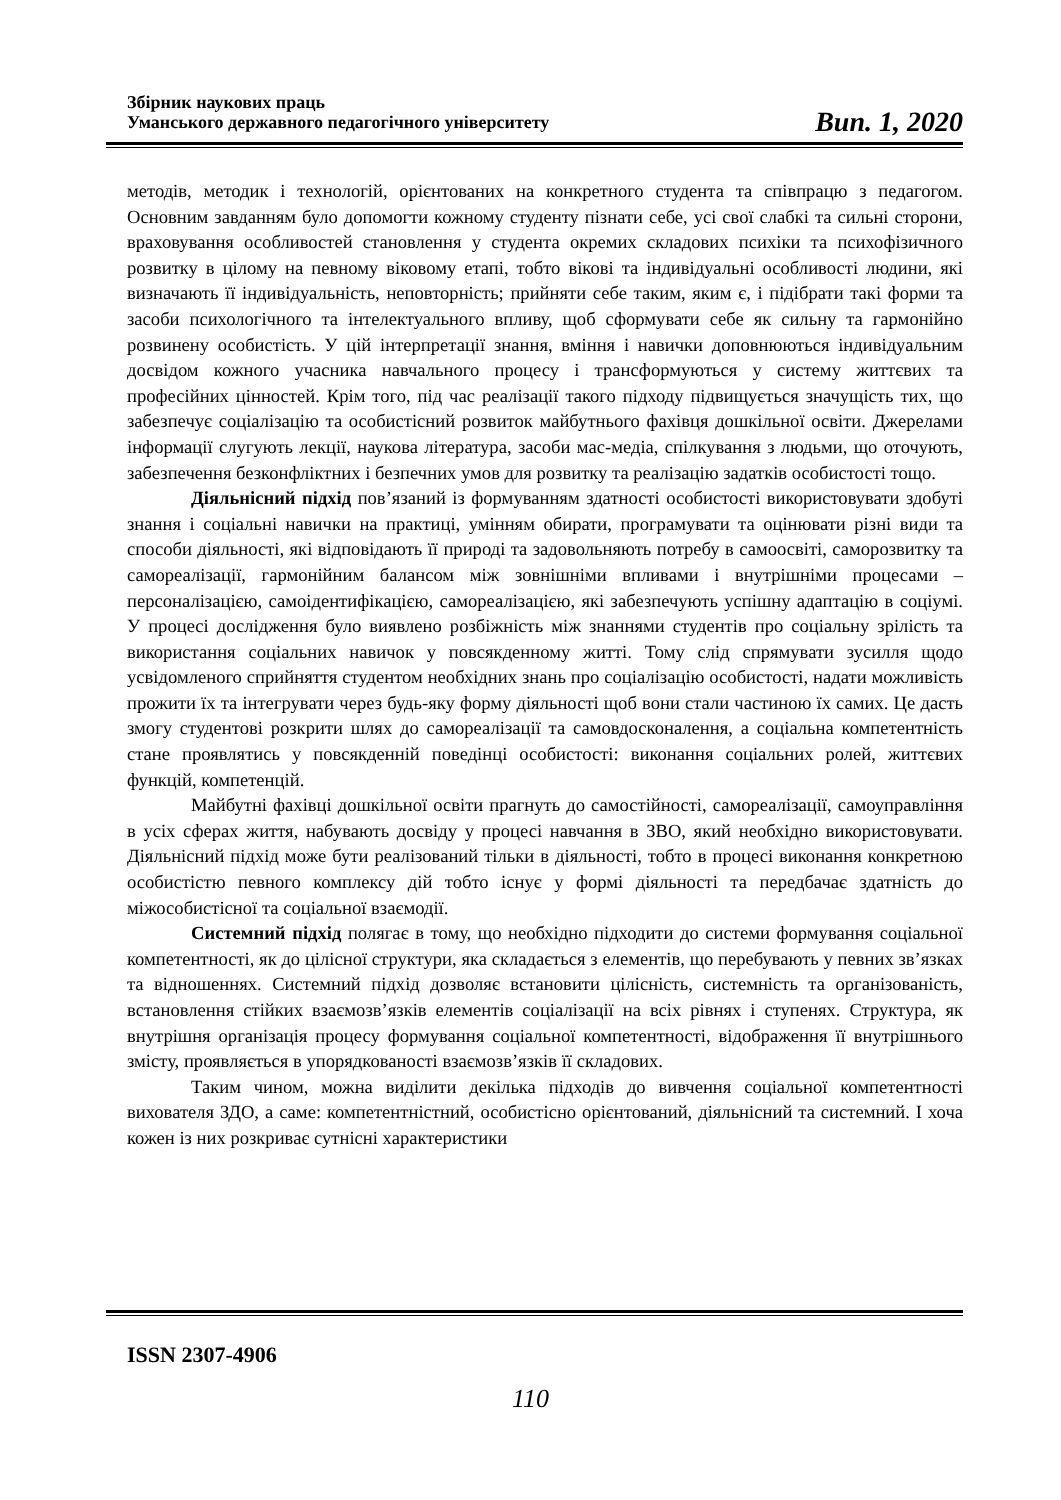Збірник наукових праць
Уманського державного педагогічного університету
Вип. 1, 2020
методів, методик і технологій, орієнтованих на конкретного студента та співпрацю з педагогом. Основним завданням було допомогти кожному студенту пізнати себе, усі свої слабкі та сильні сторони, враховування особливостей становлення у студента окремих складових психіки та психофізичного розвитку в цілому на певному віковому етапі, тобто вікові та індивідуальні особливості людини, які визначають її індивідуальність, неповторність; прийняти себе таким, яким є, і підібрати такі форми та засоби психологічного та інтелектуального впливу, щоб сформувати себе як сильну та гармонійно розвинену особистість. У цій інтерпретації знання, вміння і навички доповнюються індивідуальним досвідом кожного учасника навчального процесу і трансформуються у систему життєвих та професійних цінностей. Крім того, під час реалізації такого підходу підвищується значущість тих, що забезпечує соціалізацію та особистісний розвиток майбутнього фахівця дошкільної освіти. Джерелами інформації слугують лекції, наукова література, засоби мас-медіа, спілкування з людьми, що оточують, забезпечення безконфліктних і безпечних умов для розвитку та реалізацію задатків особистості тощо.
Діяльнісний підхід пов’язаний із формуванням здатності особистості використовувати здобуті знання і соціальні навички на практиці, умінням обирати, програмувати та оцінювати різні види та способи діяльності, які відповідають її природі та задовольняють потребу в самоосвіті, саморозвитку та самореалізації, гармонійним балансом між зовнішніми впливами і внутрішніми процесами – персоналізацією, самоідентифікацією, самореалізацією, які забезпечують успішну адаптацію в соціумі. У процесі дослідження було виявлено розбіжність між знаннями студентів про соціальну зрілість та використання соціальних навичок у повсякденному житті. Тому слід спрямувати зусилля щодо усвідомленого сприйняття студентом необхідних знань про соціалізацію особистості, надати можливість прожити їх та інтегрувати через будь-яку форму діяльності щоб вони стали частиною їх самих. Це дасть змогу студентові розкрити шлях до самореалізації та самовдосконалення, а соціальна компетентність стане проявлятись у повсякденній поведінці особистості: виконання соціальних ролей, життєвих функцій, компетенцій.
Майбутні фахівці дошкільної освіти прагнуть до самостійності, самореалізації, самоуправління в усіх сферах життя, набувають досвіду у процесі навчання в ЗВО, який необхідно використовувати. Діяльнісний підхід може бути реалізований тільки в діяльності, тобто в процесі виконання конкретною особистістю певного комплексу дій тобто існує у формі діяльності та передбачає здатність до міжособистісної та соціальної взаємодії.
Системний підхід полягає в тому, що необхідно підходити до системи формування соціальної компетентності, як до цілісної структури, яка складається з елементів, що перебувають у певних зв’язках та відношеннях. Системний підхід дозволяє встановити цілісність, системність та організованість, встановлення стійких взаємозв’язків елементів соціалізації на всіх рівнях і ступенях. Структура, як внутрішня організація процесу формування соціальної компетентності, відображення її внутрішнього змісту, проявляється в упорядкованості взаємозв’язків її складових.
Таким чином, можна виділити декілька підходів до вивчення соціальної компетентності вихователя ЗДО, а саме: компетентністний, особистісно орієнтований, діяльнісний та системний. І хоча кожен із них розкриває сутнісні характеристики
ISSN 2307-4906
110